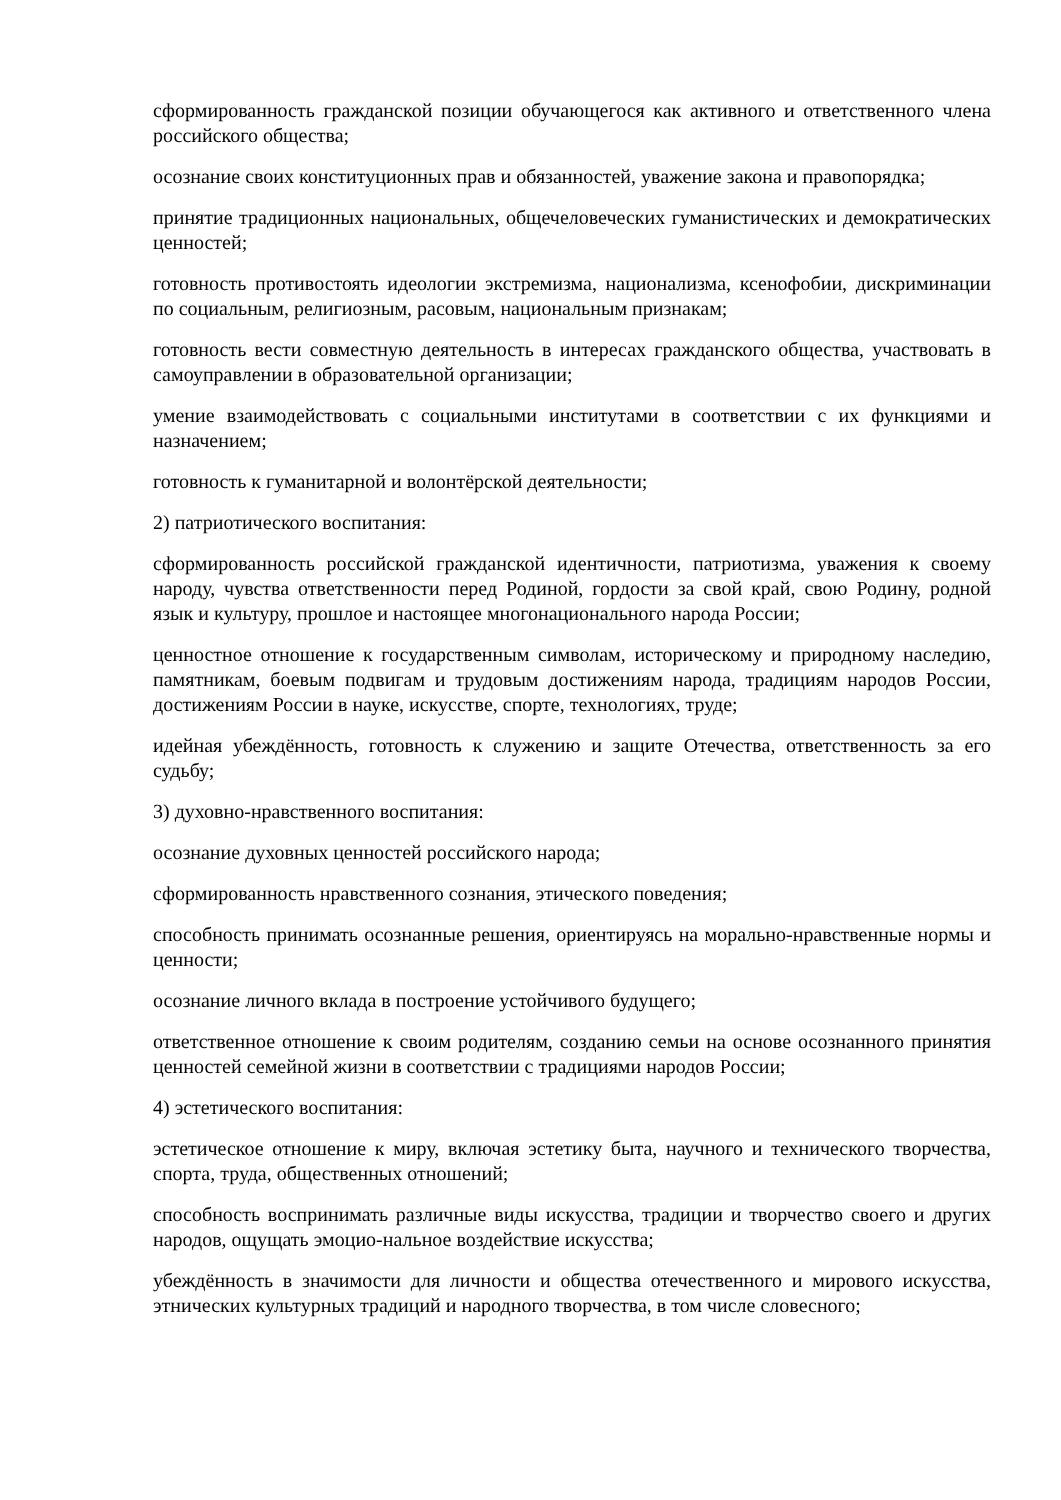сформированность гражданской позиции обучающегося как активного и ответственного члена российского общества;
осознание своих конституционных прав и обязанностей, уважение закона и правопорядка;
принятие традиционных национальных, общечеловеческих гуманистических и демократических ценностей;
готовность противостоять идеологии экстремизма, национализма, ксенофобии, дискриминации по социальным, религиозным, расовым, национальным признакам;
готовность вести совместную деятельность в интересах гражданского общества, участвовать в самоуправлении в образовательной организации;
умение взаимодействовать с социальными институтами в соответствии с их функциями и назначением;
готовность к гуманитарной и волонтёрской деятельности;
2) патриотического воспитания:
сформированность российской гражданской идентичности, патриотизма, уважения к своему народу, чувства ответственности перед Родиной, гордости за свой край, свою Родину, родной язык и культуру, прошлое и настоящее многонационального народа России;
ценностное отношение к государственным символам, историческому и природному наследию, памятникам, боевым подвигам и трудовым достижениям народа, традициям народов России, достижениям России в науке, искусстве, спорте, технологиях, труде;
идейная убеждённость, готовность к служению и защите Отечества, ответственность за его судьбу;
3) духовно-нравственного воспитания:
осознание духовных ценностей российского народа;
сформированность нравственного сознания, этического поведения;
способность принимать осознанные решения, ориентируясь на морально-нравственные нормы и ценности;
осознание личного вклада в построение устойчивого будущего;
ответственное отношение к своим родителям, созданию семьи на основе осознанного принятия ценностей семейной жизни в соответствии с традициями народов России;
4) эстетического воспитания:
эстетическое отношение к миру, включая эстетику быта, научного и технического творчества, спорта, труда, общественных отношений;
способность воспринимать различные виды искусства, традиции и творчество своего и других народов, ощущать эмоцио-нальное воздействие искусства;
убеждённость в значимости для личности и общества отечественного и мирового искусства, этнических культурных традиций и народного творчества, в том числе словесного;